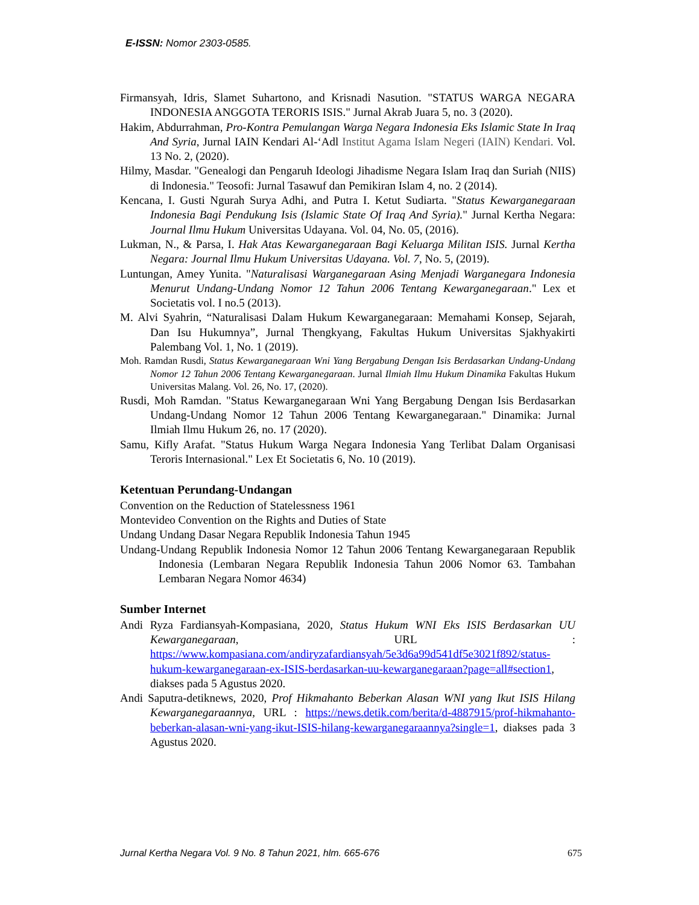E-ISSN: Nomor 2303-0585.
Firmansyah, Idris, Slamet Suhartono, and Krisnadi Nasution. "STATUS WARGA NEGARA INDONESIA ANGGOTA TERORIS ISIS." Jurnal Akrab Juara 5, no. 3 (2020).
Hakim, Abdurrahman, Pro-Kontra Pemulangan Warga Negara Indonesia Eks Islamic State In Iraq And Syria, Jurnal IAIN Kendari Al-‘Adl Institut Agama Islam Negeri (IAIN) Kendari. Vol. 13 No. 2, (2020).
Hilmy, Masdar. "Genealogi dan Pengaruh Ideologi Jihadisme Negara Islam Iraq dan Suriah (NIIS) di Indonesia." Teosofi: Jurnal Tasawuf dan Pemikiran Islam 4, no. 2 (2014).
Kencana, I. Gusti Ngurah Surya Adhi, and Putra I. Ketut Sudiarta. "Status Kewarganegaraan Indonesia Bagi Pendukung Isis (Islamic State Of Iraq And Syria)." Jurnal Kertha Negara: Journal Ilmu Hukum Universitas Udayana. Vol. 04, No. 05, (2016).
Lukman, N., & Parsa, I. Hak Atas Kewarganegaraan Bagi Keluarga Militan ISIS. Jurnal Kertha Negara: Journal Ilmu Hukum Universitas Udayana. Vol. 7, No. 5, (2019).
Luntungan, Amey Yunita. "Naturalisasi Warganegaraan Asing Menjadi Warganegara Indonesia Menurut Undang-Undang Nomor 12 Tahun 2006 Tentang Kewarganegaraan." Lex et Societatis vol. I no.5 (2013).
M. Alvi Syahrin, “Naturalisasi Dalam Hukum Kewarganegaraan: Memahami Konsep, Sejarah, Dan Isu Hukumnya”, Jurnal Thengkyang, Fakultas Hukum Universitas Sjakhyakirti Palembang Vol. 1, No. 1 (2019).
Moh. Ramdan Rusdi, Status Kewarganegaraan Wni Yang Bergabung Dengan Isis Berdasarkan Undang-Undang Nomor 12 Tahun 2006 Tentang Kewarganegaraan. Jurnal Ilmiah Ilmu Hukum Dinamika Fakultas Hukum Universitas Malang. Vol. 26, No. 17, (2020).
Rusdi, Moh Ramdan. "Status Kewarganegaraan Wni Yang Bergabung Dengan Isis Berdasarkan Undang-Undang Nomor 12 Tahun 2006 Tentang Kewarganegaraan." Dinamika: Jurnal Ilmiah Ilmu Hukum 26, no. 17 (2020).
Samu, Kifly Arafat. "Status Hukum Warga Negara Indonesia Yang Terlibat Dalam Organisasi Teroris Internasional." Lex Et Societatis 6, No. 10 (2019).
Ketentuan Perundang-Undangan
Convention on the Reduction of Statelessness 1961
Montevideo Convention on the Rights and Duties of State
Undang Undang Dasar Negara Republik Indonesia Tahun 1945
Undang-Undang Republik Indonesia Nomor 12 Tahun 2006 Tentang Kewarganegaraan Republik Indonesia (Lembaran Negara Republik Indonesia Tahun 2006 Nomor 63. Tambahan Lembaran Negara Nomor 4634)
Sumber Internet
Andi Ryza Fardiansyah-Kompasiana, 2020, Status Hukum WNI Eks ISIS Berdasarkan UU Kewarganegaraan, URL : https://www.kompasiana.com/andiryzafardiansyah/5e3d6a99d541df5e3021f892/status-hukum-kewarganegaraan-ex-ISIS-berdasarkan-uu-kewarganegaraan?page=all#section1, diakses pada 5 Agustus 2020.
Andi Saputra-detiknews, 2020, Prof Hikmahanto Beberkan Alasan WNI yang Ikut ISIS Hilang Kewarganegaraannya, URL : https://news.detik.com/berita/d-4887915/prof-hikmahanto-beberkan-alasan-wni-yang-ikut-ISIS-hilang-kewarganegaraannya?single=1, diakses pada 3 Agustus 2020.
Jurnal Kertha Negara Vol. 9 No. 8 Tahun 2021, hlm. 665-676 675